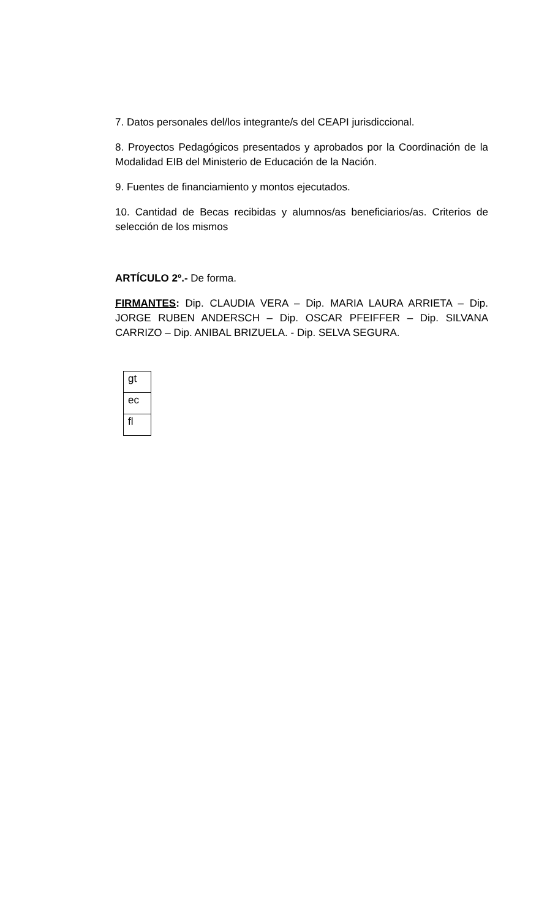7. Datos personales del/los integrante/s del CEAPI jurisdiccional.
8. Proyectos Pedagógicos presentados y aprobados por la Coordinación de la Modalidad EIB del Ministerio de Educación de la Nación.
9. Fuentes de financiamiento y montos ejecutados.
10. Cantidad de Becas recibidas y alumnos/as beneficiarios/as. Criterios de selección de los mismos
ARTÍCULO 2º.- De forma.
FIRMANTES: Dip. CLAUDIA VERA – Dip. MARIA LAURA ARRIETA – Dip. JORGE RUBEN ANDERSCH – Dip. OSCAR PFEIFFER – Dip. SILVANA CARRIZO – Dip. ANIBAL BRIZUELA. - Dip. SELVA SEGURA.
| gt |
| ec |
| fl |